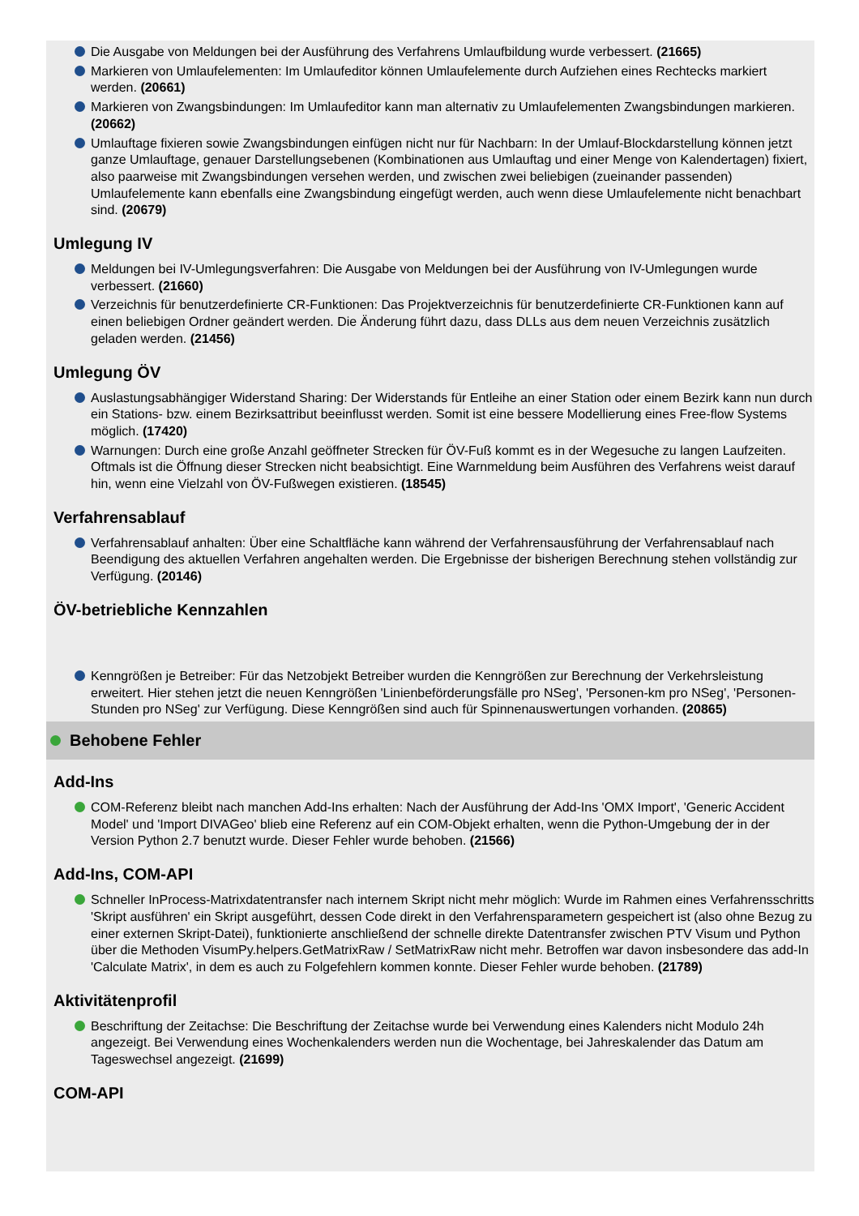Die Ausgabe von Meldungen bei der Ausführung des Verfahrens Umlaufbildung wurde verbessert. (21665)
Markieren von Umlaufelementen: Im Umlaufeditor können Umlaufelemente durch Aufziehen eines Rechtecks markiert werden. (20661)
Markieren von Zwangsbindungen: Im Umlaufeditor kann man alternativ zu Umlaufelementen Zwangsbindungen markieren. (20662)
Umlauftage fixieren sowie Zwangsbindungen einfügen nicht nur für Nachbarn: In der Umlauf-Blockdarstellung können jetzt ganze Umlauftage, genauer Darstellungsebenen (Kombinationen aus Umlauftag und einer Menge von Kalendertagen) fixiert, also paarweise mit Zwangsbindungen versehen werden, und zwischen zwei beliebigen (zueinander passenden) Umlaufelemente kann ebenfalls eine Zwangsbindung eingefügt werden, auch wenn diese Umlaufelemente nicht benachbart sind. (20679)
Umlegung IV
Meldungen bei IV-Umlegungsverfahren: Die Ausgabe von Meldungen bei der Ausführung von IV-Umlegungen wurde verbessert. (21660)
Verzeichnis für benutzerdefinierte CR-Funktionen: Das Projektverzeichnis für benutzerdefinierte CR-Funktionen kann auf einen beliebigen Ordner geändert werden. Die Änderung führt dazu, dass DLLs aus dem neuen Verzeichnis zusätzlich geladen werden. (21456)
Umlegung ÖV
Auslastungsabhängiger Widerstand Sharing: Der Widerstands für Entleihe an einer Station oder einem Bezirk kann nun durch ein Stations- bzw. einem Bezirksattribut beeinflusst werden. Somit ist eine bessere Modellierung eines Free-flow Systems möglich. (17420)
Warnungen: Durch eine große Anzahl geöffneter Strecken für ÖV-Fuß kommt es in der Wegesuche zu langen Laufzeiten. Oftmals ist die Öffnung dieser Strecken nicht beabsichtigt. Eine Warnmeldung beim Ausführen des Verfahrens weist darauf hin, wenn eine Vielzahl von ÖV-Fußwegen existieren. (18545)
Verfahrensablauf
Verfahrensablauf anhalten: Über eine Schaltfläche kann während der Verfahrensausführung der Verfahrensablauf nach Beendigung des aktuellen Verfahren angehalten werden. Die Ergebnisse der bisherigen Berechnung stehen vollständig zur Verfügung. (20146)
ÖV-betriebliche Kennzahlen
Kenngrößen je Betreiber: Für das Netzobjekt Betreiber wurden die Kenngrößen zur Berechnung der Verkehrsleistung erweitert. Hier stehen jetzt die neuen Kenngrößen 'Linienbeförderungsfälle pro NSeg', 'Personen-km pro NSeg', 'Personen-Stunden pro NSeg' zur Verfügung. Diese Kenngrößen sind auch für Spinnenauswertungen vorhanden. (20865)
Behobene Fehler
Add-Ins
COM-Referenz bleibt nach manchen Add-Ins erhalten: Nach der Ausführung der Add-Ins 'OMX Import', 'Generic Accident Model' und 'Import DIVAGeo' blieb eine Referenz auf ein COM-Objekt erhalten, wenn die Python-Umgebung der in der Version Python 2.7 benutzt wurde. Dieser Fehler wurde behoben. (21566)
Add-Ins, COM-API
Schneller InProcess-Matrixdatentransfer nach internem Skript nicht mehr möglich: Wurde im Rahmen eines Verfahrensschritts 'Skript ausführen' ein Skript ausgeführt, dessen Code direkt in den Verfahrensparametern gespeichert ist (also ohne Bezug zu einer externen Skript-Datei), funktionierte anschließend der schnelle direkte Datentransfer zwischen PTV Visum und Python über die Methoden VisumPy.helpers.GetMatrixRaw / SetMatrixRaw nicht mehr. Betroffen war davon insbesondere das add-In 'Calculate Matrix', in dem es auch zu Folgefehlern kommen konnte. Dieser Fehler wurde behoben. (21789)
Aktivitätenprofil
Beschriftung der Zeitachse: Die Beschriftung der Zeitachse wurde bei Verwendung eines Kalenders nicht Modulo 24h angezeigt. Bei Verwendung eines Wochenkalenders werden nun die Wochentage, bei Jahreskalender das Datum am Tageswechsel angezeigt. (21699)
COM-API